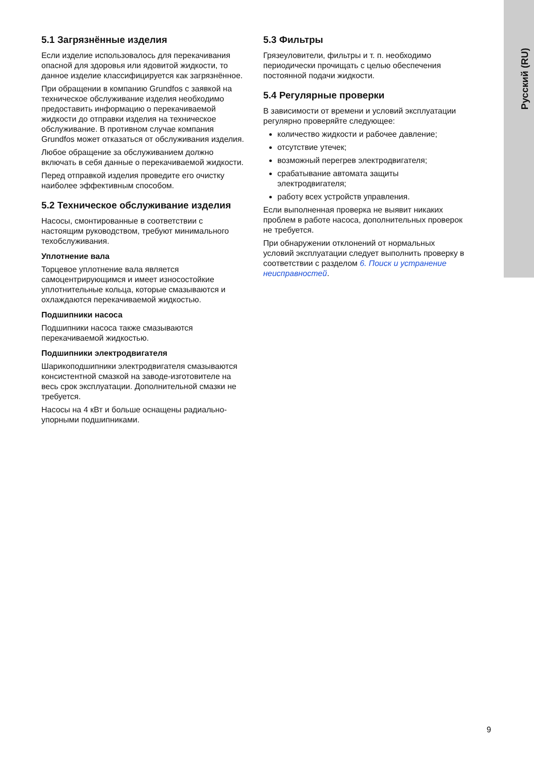Русский (RU)
5.1 Загрязнённые изделия
Если изделие использовалось для перекачивания опасной для здоровья или ядовитой жидкости, то данное изделие классифицируется как загрязнённое.
При обращении в компанию Grundfos с заявкой на техническое обслуживание изделия необходимо предоставить информацию о перекачиваемой жидкости до отправки изделия на техническое обслуживание. В противном случае компания Grundfos может отказаться от обслуживания изделия.
Любое обращение за обслуживанием должно включать в себя данные о перекачиваемой жидкости.
Перед отправкой изделия проведите его очистку наиболее эффективным способом.
5.2 Техническое обслуживание изделия
Насосы, смонтированные в соответствии с настоящим руководством, требуют минимального техобслуживания.
Уплотнение вала
Торцевое уплотнение вала является самоцентрирующимся и имеет износостойкие уплотнительные кольца, которые смазываются и охлаждаются перекачиваемой жидкостью.
Подшипники насоса
Подшипники насоса также смазываются перекачиваемой жидкостью.
Подшипники электродвигателя
Шарикоподшипники электродвигателя смазываются консистентной смазкой на заводе-изготовителе на весь срок эксплуатации. Дополнительной смазки не требуется.
Насосы на 4 кВт и больше оснащены радиально-упорными подшипниками.
5.3 Фильтры
Грязеуловители, фильтры и т. п. необходимо периодически прочищать с целью обеспечения постоянной подачи жидкости.
5.4 Регулярные проверки
В зависимости от времени и условий эксплуатации регулярно проверяйте следующее:
количество жидкости и рабочее давление;
отсутствие утечек;
возможный перегрев электродвигателя;
срабатывание автомата защиты электродвигателя;
работу всех устройств управления.
Если выполненная проверка не выявит никаких проблем в работе насоса, дополнительных проверок не требуется.
При обнаружении отклонений от нормальных условий эксплуатации следует выполнить проверку в соответствии с разделом 6. Поиск и устранение неисправностей.
9